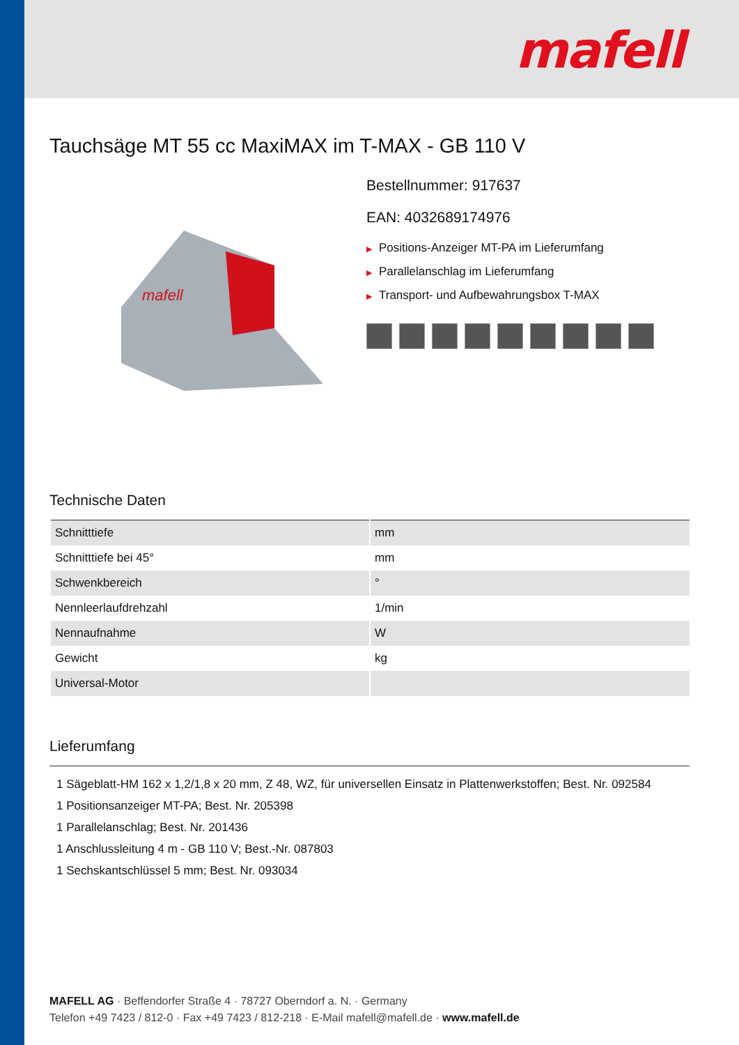mafell
Tauchsäge MT 55 cc MaxiMAX im T-MAX - GB 110 V
mafell
Bestellnummer: 917637
EAN: 4032689174976
▶ Positions-Anzeiger MT-PA im Lieferumfang
▶ Parallelanschlag im Lieferumfang
▶ Transport- und Aufbewahrungsbox T-MAX
Technische Daten
| Schnitttiefe | mm |
| Schnitttiefe bei 45° | mm |
| Schwenkbereich | ° |
| Nennleerlaufdrehzahl | 1/min |
| Nennaufnahme | W |
| Gewicht | kg |
| Universal-Motor | |
Lieferumfang
1 Sägeblatt-HM 162 x 1,2/1,8 x 20 mm, Z 48, WZ, für universellen Einsatz in Plattenwerkstoffen; Best. Nr. 092584
1 Positionsanzeiger MT-PA; Best. Nr. 205398
1 Parallelanschlag; Best. Nr. 201436
1 Anschlussleitung 4 m - GB 110 V; Best.-Nr. 087803
1 Sechskantschlüssel 5 mm; Best. Nr. 093034
MAFELL AG · Beffendorfer Straße 4 · 78727 Oberndorf a. N. · Germany
Telefon +49 7423 / 812-0 · Fax +49 7423 / 812-218 · E-Mail mafell@mafell.de · www.mafell.de